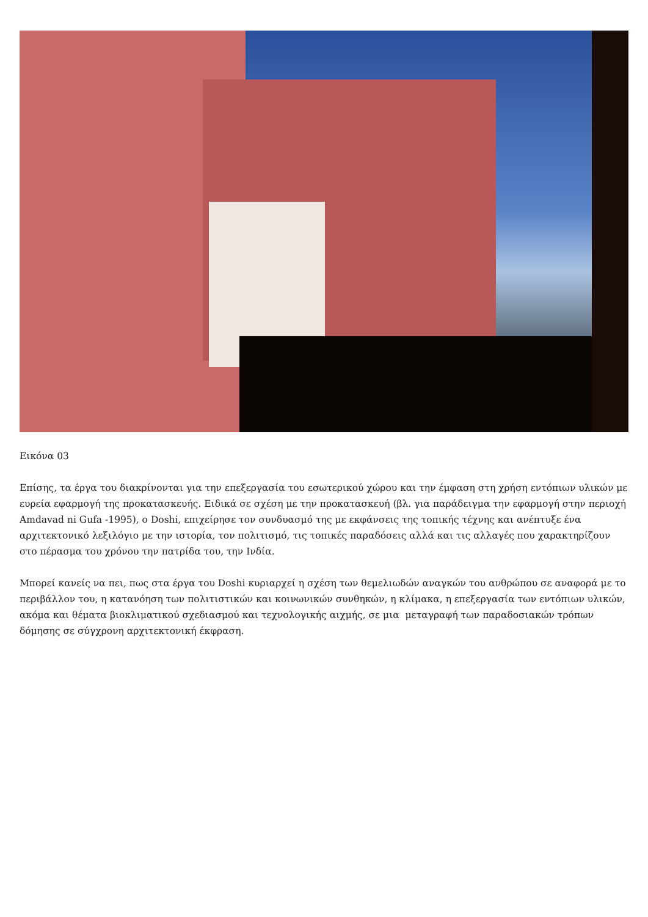Εικόνα 03
Επίσης, τα έργα του διακρίνονται για την επεξεργασία του εσωτερικού χώρου και την έμφαση στη χρήση εντόπιων υλικών με ευρεία εφαρμογή της προκατασκευής. Ειδικά σε σχέση με την προκατασκευή (βλ. για παράδειγμα την εφαρμογή στην περιοχή Amdavad ni Gufa -1995), ο Doshi, επιχείρησε τον συνδυασμό της με εκφάνσεις της τοπικής τέχνης και ανέπτυξε ένα αρχιτεκτονικό λεξιλόγιο με την ιστορία, τον πολιτισμό, τις τοπικές παραδόσεις αλλά και τις αλλαγές που χαρακτηρίζουν στο πέρασμα του χρόνου την πατρίδα του, την Ινδία.
Μπορεί κανείς να πει, πως στα έργα του Doshi κυριαρχεί η σχέση των θεμελιωδών αναγκών του ανθρώπου σε αναφορά με το περιβάλλον του, η κατανόηση των πολιτιστικών και κοινωνικών συνθηκών, η κλίμακα, η επεξεργασία των εντόπιων υλικών, ακόμα και θέματα βιοκλιματικού σχεδιασμού και τεχνολογικής αιχμής, σε μια μεταγραφή των παραδοσιακών τρόπων δόμησης σε σύγχρονη αρχιτεκτονική έκφραση.